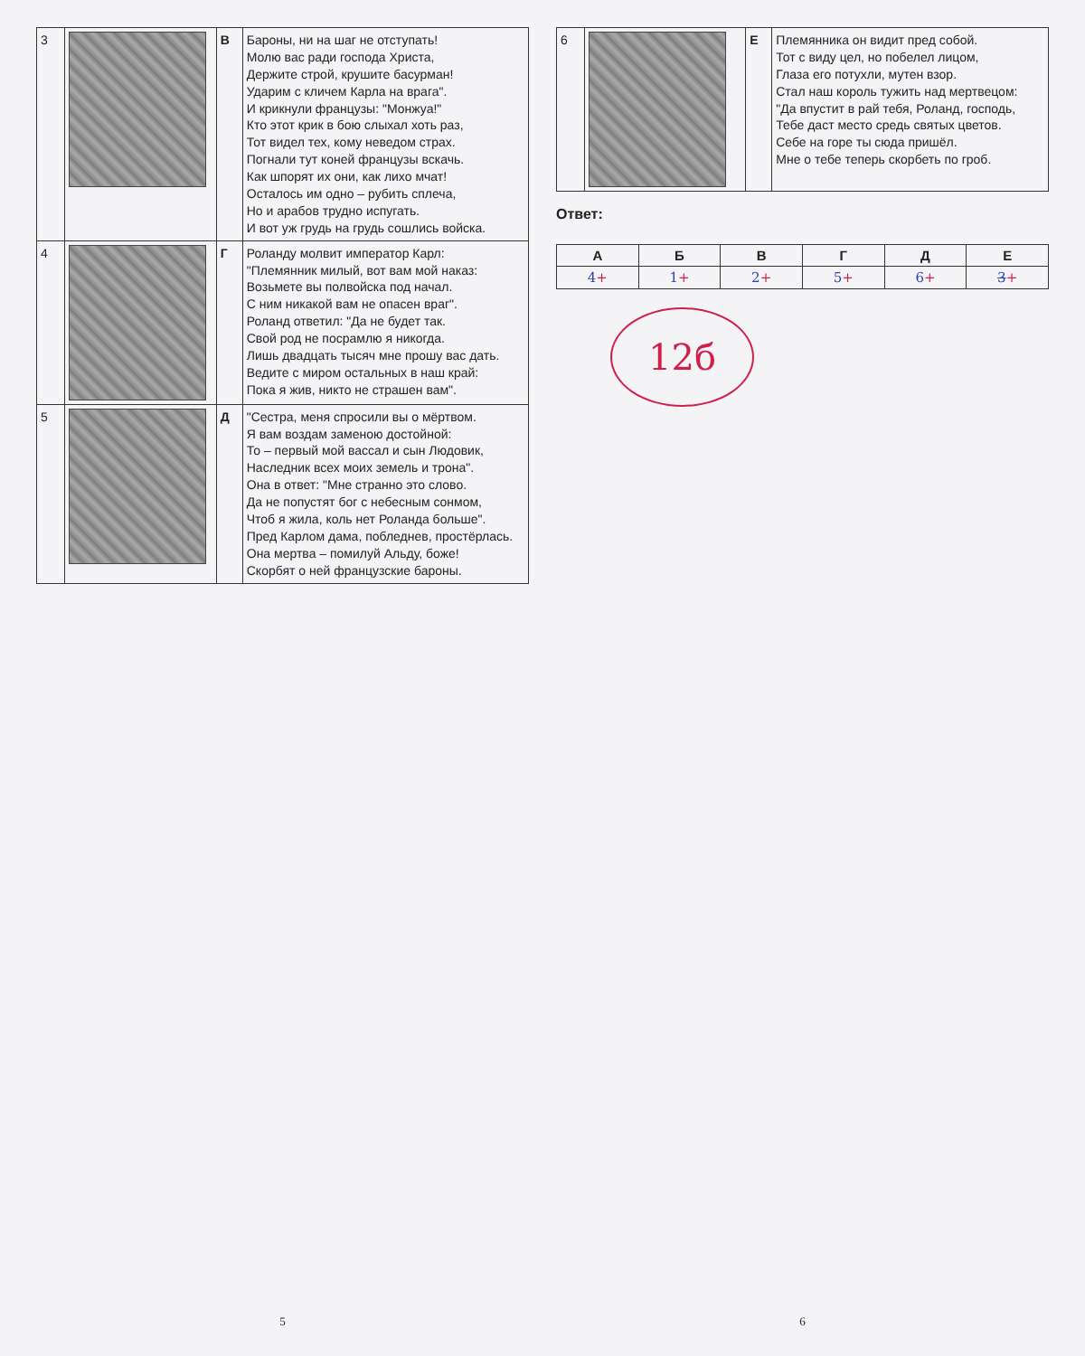| 3 | | В | Бароны, ни на шаг не отступать! Молю вас ради господа Христа, Держите строй, крушите басурман! Ударим с кличем Карла на врага". И крикнули французы: "Монжуа!" Кто этот крик в бою слыхал хоть раз, Тот видел тех, кому неведом страх. Погнали тут коней французы вскачь. Как шпорят их они, как лихо мчат! Осталось им одно – рубить сплеча, Но и арабов трудно испугать. И вот уж грудь на грудь сошлись войска. |
| 4 | | Г | Роланду молвит император Карл: "Племянник милый, вот вам мой наказ: Возьмете вы полвойска под начал. С ним никакой вам не опасен враг". Роланд ответил: "Да не будет так. Свой род не посрамлю я никогда. Лишь двадцать тысяч мне прошу вас дать. Ведите с миром остальных в наш край: Пока я жив, никто не страшен вам". |
| 5 | | Д | "Сестра, меня спросили вы о мёртвом. Я вам воздам заменою достойной: То – первый мой вассал и сын Людовик, Наследник всех моих земель и трона". Она в ответ: "Мне странно это слово. Да не попустят бог с небесным сонмом, Чтоб я жила, коль нет Роланда больше". Пред Карлом дама, побледнев, простёрлась. Она мертва – помилуй Альду, боже! Скорбят о ней французские бароны. |
5
| 6 | | Е | Племянника он видит пред собой. Тот с виду цел, но побелел лицом, Глаза его потухли, мутен взор. Стал наш король тужить над мертвецом: "Да впустит в рай тебя, Роланд, господь, Тебе даст место средь святых цветов. Себе на горе ты сюда пришёл. Мне о тебе теперь скорбеть по гроб. |
Ответ:
| А | Б | В | Г | Д | Е |
| --- | --- | --- | --- | --- | --- |
| 4 + | 1 + | 2 + | 5 + | 6 + | 3 + |
12б
6